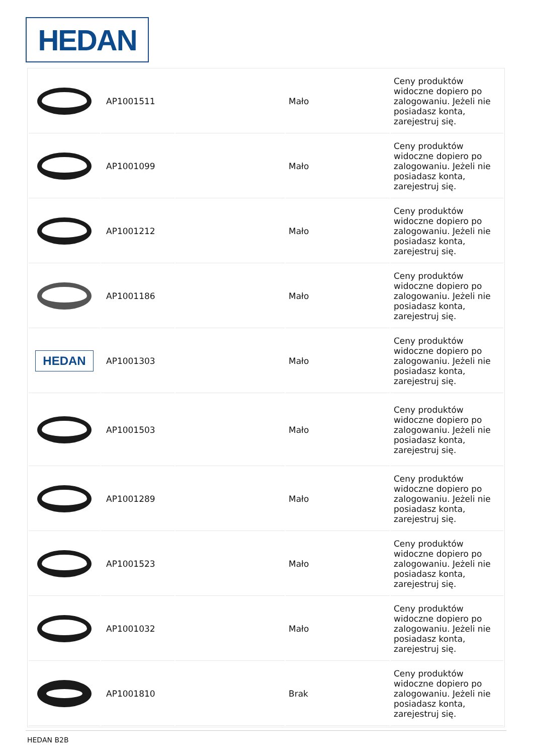HEDAN
| | AP1001511 | | Mało | Ceny produktów widoczne dopiero po zalogowaniu. Jeżeli nie posiadasz konta, zarejestruj się. |
| | AP1001099 | | Mało | Ceny produktów widoczne dopiero po zalogowaniu. Jeżeli nie posiadasz konta, zarejestruj się. |
| | AP1001212 | | Mało | Ceny produktów widoczne dopiero po zalogowaniu. Jeżeli nie posiadasz konta, zarejestruj się. |
| | AP1001186 | | Mało | Ceny produktów widoczne dopiero po zalogowaniu. Jeżeli nie posiadasz konta, zarejestruj się. |
| HEDAN | AP1001303 | | Mało | Ceny produktów widoczne dopiero po zalogowaniu. Jeżeli nie posiadasz konta, zarejestruj się. |
| | AP1001503 | | Mało | Ceny produktów widoczne dopiero po zalogowaniu. Jeżeli nie posiadasz konta, zarejestruj się. |
| | AP1001289 | | Mało | Ceny produktów widoczne dopiero po zalogowaniu. Jeżeli nie posiadasz konta, zarejestruj się. |
| | AP1001523 | | Mało | Ceny produktów widoczne dopiero po zalogowaniu. Jeżeli nie posiadasz konta, zarejestruj się. |
| | AP1001032 | | Mało | Ceny produktów widoczne dopiero po zalogowaniu. Jeżeli nie posiadasz konta, zarejestruj się. |
| | AP1001810 | | Brak | Ceny produktów widoczne dopiero po zalogowaniu. Jeżeli nie posiadasz konta, zarejestruj się. |
HEDAN B2B